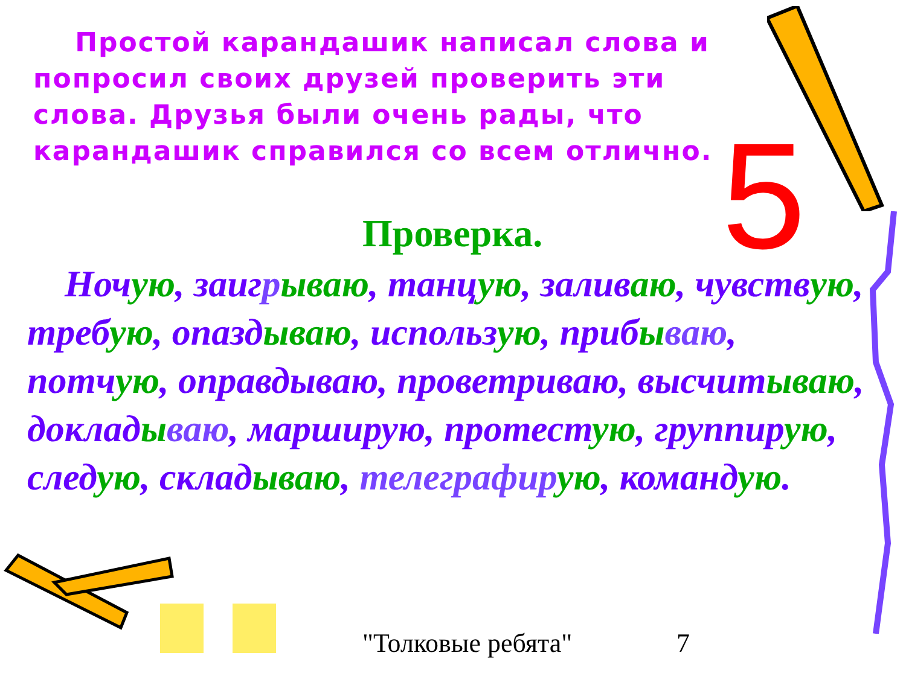Простой карандашик написал слова и попросил своих друзей проверить эти слова. Друзья были очень рады, что карандашик справился со всем отлично.
5
Проверка.
Ночую, заигрываю, танцую, заливаю, чувствую, требую, опаздываю, использую, прибываю, потчую, оправдываю, проветриваю, высчитываю, докладываю, марширую, протестую, группирую, следую, складываю, телеграфир ую, командую.
"Толковые ребята" 7